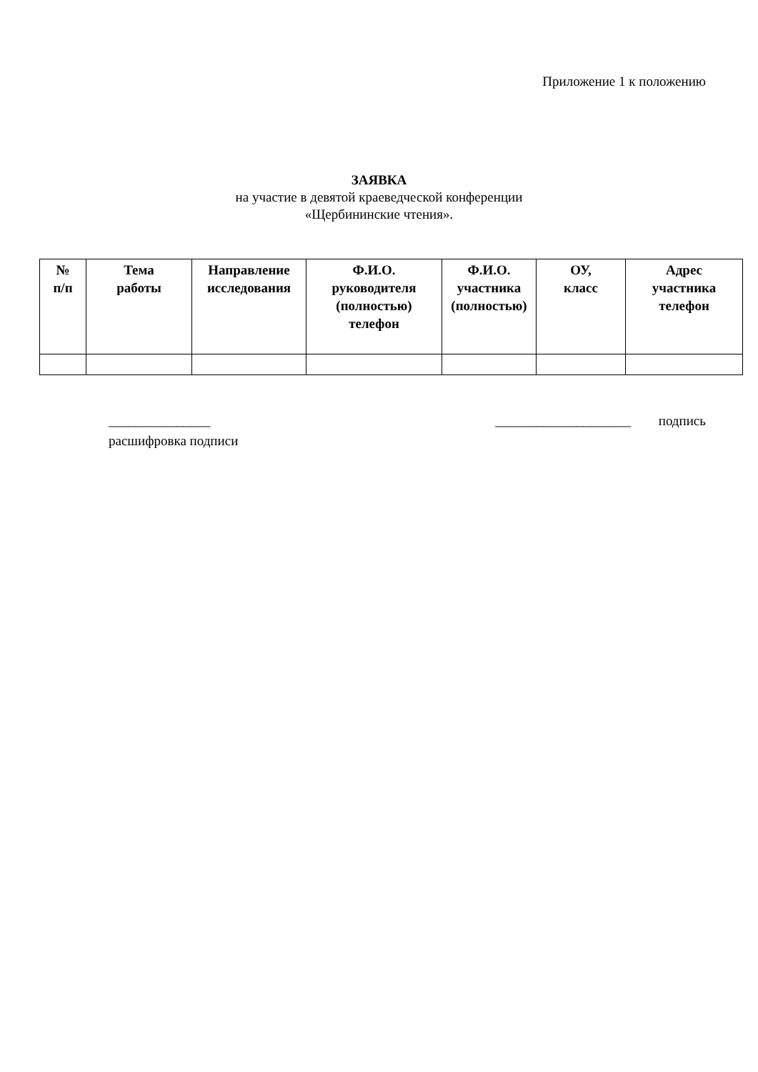Приложение 1 к положению
ЗАЯВКА
на участие в девятой краеведческой конференции
«Щербининские чтения».
| № п/п | Тема работы | Направление исследования | Ф.И.О. руководителя (полностью) телефон | Ф.И.О. участника (полностью) | ОУ, класс | Адрес участника телефон |
| --- | --- | --- | --- | --- | --- | --- |
_______________ ____________________ подпись
расшифровка подписи